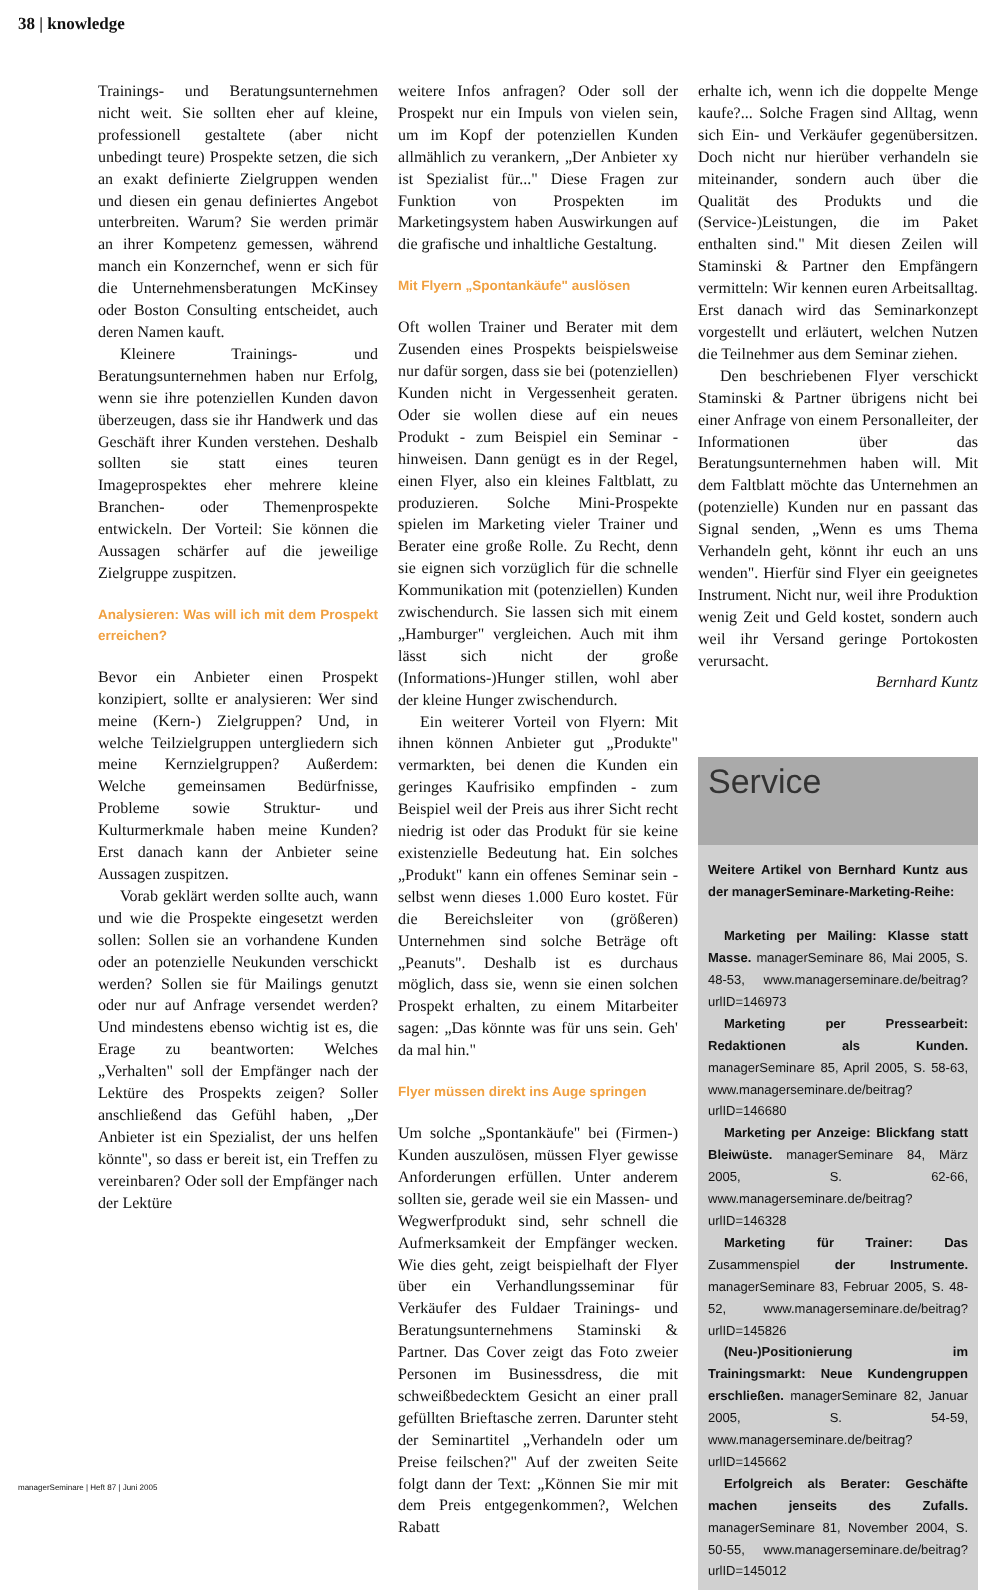38 | knowledge
Trainings- und Beratungsunternehmen nicht weit. Sie sollten eher auf kleine, professionell gestaltete (aber nicht unbedingt teure) Prospekte setzen, die sich an exakt definierte Zielgruppen wenden und diesen ein genau definiertes Angebot unterbreiten. Warum? Sie werden primär an ihrer Kompetenz gemessen, während manch ein Konzernchef, wenn er sich für die Unternehmensberatungen McKinsey oder Boston Consulting entscheidet, auch deren Namen kauft.
Kleinere Trainings- und Beratungsunternehmen haben nur Erfolg, wenn sie ihre potenziellen Kunden davon überzeugen, dass sie ihr Handwerk und das Geschäft ihrer Kunden verstehen. Deshalb sollten sie statt eines teuren Imageprospektes eher mehrere kleine Branchen- oder Themenprospekte entwickeln. Der Vorteil: Sie können die Aussagen schärfer auf die jeweilige Zielgruppe zuspitzen.
Analysieren: Was will ich mit dem Prospekt erreichen?
Bevor ein Anbieter einen Prospekt konzipiert, sollte er analysieren: Wer sind meine (Kern-) Zielgruppen? Und, in welche Teilzielgruppen untergliedern sich meine Kernzielgruppen? Außerdem: Welche gemeinsamen Bedürfnisse, Probleme sowie Struktur- und Kulturmerkmale haben meine Kunden? Erst danach kann der Anbieter seine Aussagen zuspitzen.
Vorab geklärt werden sollte auch, wann und wie die Prospekte eingesetzt werden sollen: Sollen sie an vorhandene Kunden oder an potenzielle Neukunden verschickt werden? Sollen sie für Mailings genutzt oder nur auf Anfrage versendet werden? Und mindestens ebenso wichtig ist es, die Erage zu beantworten: Welches „Verhalten" soll der Empfänger nach der Lektüre des Prospekts zeigen? Soller anschließend das Gefühl haben, „Der Anbieter ist ein Spezialist, der uns helfen könnte", so dass er bereit ist, ein Treffen zu vereinbaren? Oder soll der Empfänger nach der Lektüre
weitere Infos anfragen? Oder soll der Prospekt nur ein Impuls von vielen sein, um im Kopf der potenziellen Kunden allmählich zu verankern, „Der Anbieter xy ist Spezialist für..." Diese Fragen zur Funktion von Prospekten im Marketingsystem haben Auswirkungen auf die grafische und inhaltliche Gestaltung.
Mit Flyern „Spontankäufe" auslösen
Oft wollen Trainer und Berater mit dem Zusenden eines Prospekts beispielsweise nur dafür sorgen, dass sie bei (potenziellen) Kunden nicht in Vergessenheit geraten. Oder sie wollen diese auf ein neues Produkt - zum Beispiel ein Seminar - hinweisen. Dann genügt es in der Regel, einen Flyer, also ein kleines Faltblatt, zu produzieren. Solche Mini-Prospekte spielen im Marketing vieler Trainer und Berater eine große Rolle. Zu Recht, denn sie eignen sich vorzüglich für die schnelle Kommunikation mit (potenziellen) Kunden zwischendurch. Sie lassen sich mit einem „Hamburger" vergleichen. Auch mit ihm lässt sich nicht der große (Informations-)Hunger stillen, wohl aber der kleine Hunger zwischendurch.
Ein weiterer Vorteil von Flyern: Mit ihnen können Anbieter gut „Produkte" vermarkten, bei denen die Kunden ein geringes Kaufrisiko empfinden - zum Beispiel weil der Preis aus ihrer Sicht recht niedrig ist oder das Produkt für sie keine existenzielle Bedeutung hat. Ein solches „Produkt" kann ein offenes Seminar sein - selbst wenn dieses 1.000 Euro kostet. Für die Bereichsleiter von (größeren) Unternehmen sind solche Beträge oft „Peanuts". Deshalb ist es durchaus möglich, dass sie, wenn sie einen solchen Prospekt erhalten, zu einem Mitarbeiter sagen: „Das könnte was für uns sein. Geh' da mal hin."
Flyer müssen direkt ins Auge springen
Um solche „Spontankäufe" bei (Firmen-) Kunden auszulösen, müssen Flyer gewisse Anforderungen erfüllen. Unter anderem sollten sie, gerade weil sie ein Massen- und Wegwerfprodukt sind, sehr schnell die Aufmerksamkeit der Empfänger wecken. Wie dies geht, zeigt beispielhaft der Flyer über ein Verhandlungsseminar für Verkäufer des Fuldaer Trainings- und Beratungsunternehmens Staminski & Partner. Das Cover zeigt das Foto zweier Personen im Businessdress, die mit schweißbedecktem Gesicht an einer prall gefüllten Brieftasche zerren. Darunter steht der Seminartitel „Verhandeln oder um Preise feilschen?" Auf der zweiten Seite folgt dann der Text: „Können Sie mir mit dem Preis entgegenkommen?, Welchen Rabatt
erhalte ich, wenn ich die doppelte Menge kaufe?... Solche Fragen sind Alltag, wenn sich Ein- und Verkäufer gegenübersitzen. Doch nicht nur hierüber verhandeln sie miteinander, sondern auch über die Qualität des Produkts und die (Service-)Leistungen, die im Paket enthalten sind." Mit diesen Zeilen will Staminski & Partner den Empfängern vermitteln: Wir kennen euren Arbeitsalltag. Erst danach wird das Seminarkonzept vorgestellt und erläutert, welchen Nutzen die Teilnehmer aus dem Seminar ziehen.
Den beschriebenen Flyer verschickt Staminski & Partner übrigens nicht bei einer Anfrage von einem Personalleiter, der Informationen über das Beratungsunternehmen haben will. Mit dem Faltblatt möchte das Unternehmen an (potenzielle) Kunden nur en passant das Signal senden, „Wenn es ums Thema Verhandeln geht, könnt ihr euch an uns wenden". Hierfür sind Flyer ein geeignetes Instrument. Nicht nur, weil ihre Produktion wenig Zeit und Geld kostet, sondern auch weil ihr Versand geringe Portokosten verursacht.
Bernhard Kuntz
Service
Weitere Artikel von Bernhard Kuntz aus der managerSeminare-Marketing-Reihe:
Marketing per Mailing: Klasse statt Masse. managerSeminare 86, Mai 2005, S. 48-53, www.managerseminare.de/beitrag?urlID=146973
Marketing per Pressearbeit: Redaktionen als Kunden. managerSeminare 85, April 2005, S. 58-63, www.managerseminare.de/beitrag?urlID=146680
Marketing per Anzeige: Blickfang statt Bleiwüste. managerSeminare 84, März 2005, S. 62-66, www.managerseminare.de/beitrag?urlID=146328
Marketing für Trainer: Das Zusammenspiel der Instrumente. managerSeminare 83, Februar 2005, S. 48-52, www.managerseminare.de/beitrag?urlID=145826
(Neu-)Positionierung im Trainingsmarkt: Neue Kundengruppen erschließen. managerSeminare 82, Januar 2005, S. 54-59, www.managerseminare.de/beitrag?urlID=145662
Erfolgreich als Berater: Geschäfte machen jenseits des Zufalls. managerSeminare 81, November 2004, S. 50-55, www.managerseminare.de/beitrag?urlID=145012
managerSeminare | Heft 87 | Juni 2005